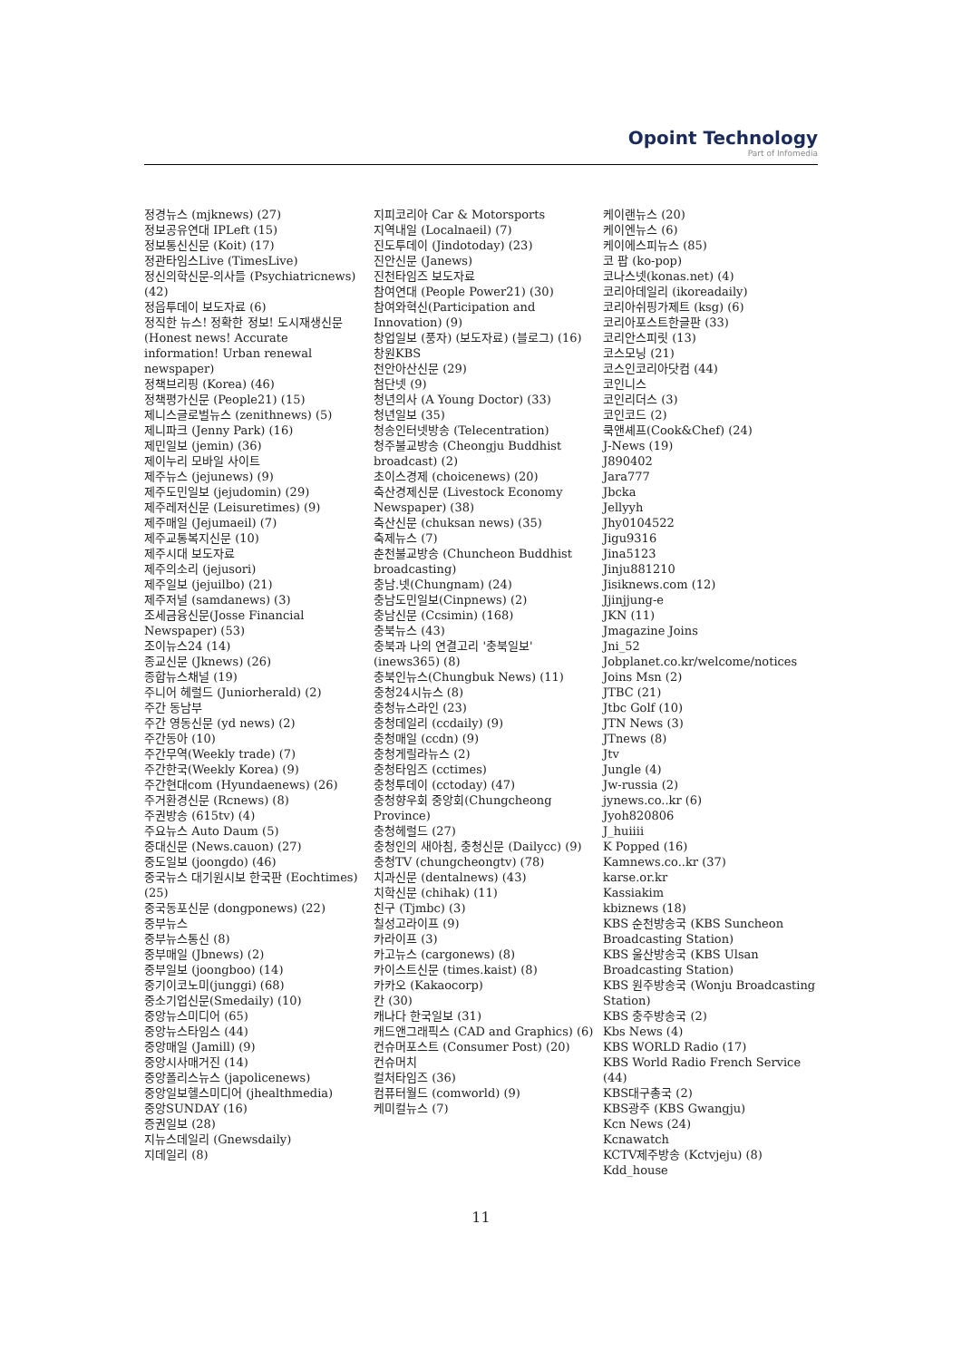Opoint Technology
Part of Infomedia
정경뉴스 (mjknews) (27)
정보공유연대 IPLeft (15)
정보통신신문 (Koit) (17)
정관타임스Live (TimesLive)
정신의학신문-의사들 (Psychiatricnews) (42)
정읍투데이 보도자료 (6)
정직한 뉴스! 정확한 정보! 도시재생신문 (Honest news! Accurate information! Urban renewal newspaper)
정책브리핑 (Korea) (46)
정책평가신문 (People21) (15)
제니스글로벌뉴스 (zenithnews) (5)
제니파크 (Jenny Park) (16)
제민일보 (jemin) (36)
제이누리 모바일 사이트
제주뉴스 (jejunews) (9)
제주도민일보 (jejudomin) (29)
제주레저신문 (Leisuretimes) (9)
제주매일 (Jejumaeil) (7)
제주교통복지신문 (10)
제주시대 보도자료
제주의소리 (jejusori)
제주일보 (jejuilbo) (21)
제주저널 (samdanews) (3)
조세금융신문(Josse Financial Newspaper) (53)
조이뉴스24 (14)
종교신문 (Jknews) (26)
종합뉴스채널 (19)
주니어 헤럴드 (Juniorherald) (2)
주간 동남부
주간 영동신문 (yd news) (2)
주간동아 (10)
주간무역(Weekly trade) (7)
주간한국(Weekly Korea) (9)
주간현대com (Hyundaenews) (26)
주거환경신문 (Rcnews) (8)
주권방송 (615tv) (4)
주요뉴스 Auto Daum (5)
중대신문 (News.cauon) (27)
중도일보 (joongdo) (46)
중국뉴스 대기원시보 한국판 (Eochtimes) (25)
중국동포신문 (dongponews) (22)
중부뉴스
중부뉴스통신 (8)
중부매일 (Jbnews) (2)
중부일보 (joongboo) (14)
중기이코노미(junggi) (68)
중소기업신문(Smedaily) (10)
중앙뉴스미디어 (65)
중앙뉴스타임스 (44)
중앙매일 (Jamill) (9)
중앙시사매거진 (14)
중앙폴리스뉴스 (japolicenews)
중앙일보헬스미디어 (jhealthmedia)
중앙SUNDAY (16)
증권일보 (28)
지뉴스데일리 (Gnewsdaily)
지데일리 (8)
지피코리아 Car & Motorsports
지역내일 (Localnaeil) (7)
진도투데이 (Jindotoday) (23)
진안신문 (Janews)
진천타임즈 보도자료
참여연대 (People Power21) (30)
참여와혁신(Participation and Innovation) (9)
창업일보 (풍자) (보도자료) (블로그) (16)
창원KBS
천안아산신문 (29)
첨단넷 (9)
청년의사 (A Young Doctor) (33)
청년일보 (35)
청송인터넷방송 (Telecentration)
청주불교방송 (Cheongju Buddhist broadcast) (2)
초이스경제 (choicenews) (20)
축산경제신문 (Livestock Economy Newspaper) (38)
축산신문 (chuksan news) (35)
축제뉴스 (7)
춘천불교방송 (Chuncheon Buddhist broadcasting)
충남.넷(Chungnam) (24)
충남도민일보(Cinpnews) (2)
충남신문 (Ccsimin) (168)
충북뉴스 (43)
충북과 나의 연결고리 '충북일보' (inews365) (8)
충북인뉴스(Chungbuk News) (11)
충청24시뉴스 (8)
충청뉴스라인 (23)
충청데일리 (ccdaily) (9)
충청매일 (ccdn) (9)
충청게릴라뉴스 (2)
충청타임즈 (cctimes)
충청투데이 (cctoday) (47)
충청향우회 중앙회(Chungcheong Province)
충청헤럴드 (27)
충청인의 새아침, 충청신문 (Dailycc) (9)
충청TV (chungcheongtv) (78)
치과신문 (dentalnews) (43)
치학신문 (chihak) (11)
친구 (Tjmbc) (3)
칠성고라이프 (9)
카라이프 (3)
카고뉴스 (cargonews) (8)
카이스트신문 (times.kaist) (8)
카카오 (Kakaocorp)
칸 (30)
캐나다 한국일보 (31)
캐드앤그래픽스 (CAD and Graphics) (6)
컨슈머포스트 (Consumer Post) (20)
컨슈머치
컬처타임즈 (36)
컴퓨터월드 (comworld) (9)
케미컬뉴스 (7)
케이랜뉴스 (20)
케이엔뉴스 (6)
케이에스피뉴스 (85)
코 팝 (ko-pop)
코나스넷(konas.net) (4)
코리아데일리 (ikoreadaily)
코리아쉬핑가제트 (ksg) (6)
코리아포스트한글판 (33)
코리안스피릿 (13)
코스모닝 (21)
코스인코리아닷컴 (44)
코인니스
코인리더스 (3)
코인코드 (2)
쿡앤셰프(Cook&Chef) (24)
J-News (19)
J890402
Jara777
Jbcka
Jellyyh
Jhy0104522
Jigu9316
Jina5123
Jinju881210
Jisiknews.com (12)
Jjinjjung-e
JKN (11)
Jmagazine Joins
Jni_52
Jobplanet.co.kr/welcome/notices
Joins Msn (2)
JTBC (21)
Jtbc Golf (10)
JTN News (3)
JTnews (8)
Jtv
Jungle (4)
Jw-russia (2)
jynews.co..kr (6)
Jyoh820806
J_huiiii
K Popped (16)
Kamnews.co..kr (37)
karse.or.kr
Kassiakim
kbiznews (18)
KBS 순천방송국 (KBS Suncheon Broadcasting Station)
KBS 울산방송국 (KBS Ulsan Broadcasting Station)
KBS 원주방송국 (Wonju Broadcasting Station)
KBS 충주방송국 (2)
Kbs News (4)
KBS WORLD Radio (17)
KBS World Radio French Service (44)
KBS대구총국 (2)
KBS광주 (KBS Gwangju)
Kcn News (24)
Kcnawatch
KCTV제주방송 (Kctvjeju) (8)
Kdd_house
11